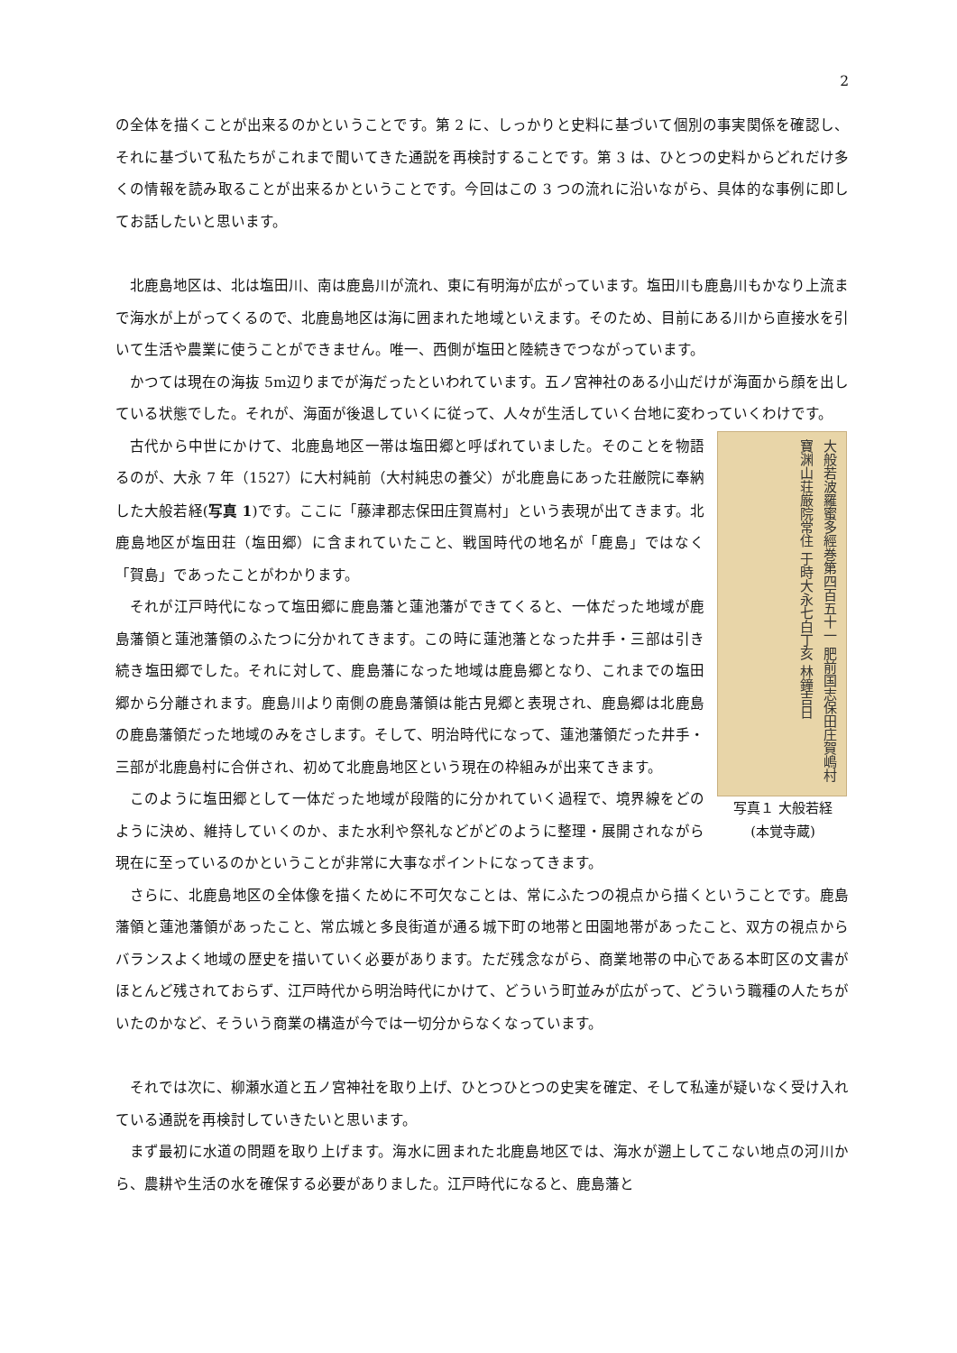2
の全体を描くことが出来るのかということです。第 2 に、しっかりと史料に基づいて個別の事実関係を確認し、それに基づいて私たちがこれまで聞いてきた通説を再検討することです。第 3 は、ひとつの史料からどれだけ多くの情報を読み取ることが出来るかということです。今回はこの 3 つの流れに沿いながら、具体的な事例に即してお話したいと思います。
北鹿島地区は、北は塩田川、南は鹿島川が流れ、東に有明海が広がっています。塩田川も鹿島川もかなり上流まで海水が上がってくるので、北鹿島地区は海に囲まれた地域といえます。そのため、目前にある川から直接水を引いて生活や農業に使うことができません。唯一、西側が塩田と陸続きでつながっています。
かつては現在の海抜 5m辺りまでが海だったといわれています。五ノ宮神社のある小山だけが海面から顔を出している状態でした。それが、海面が後退していくに従って、人々が生活していく台地に変わっていくわけです。
大般若波羅蜜多經巻第四百五十一 肥前国志保田庄賀嶋村寶渊山荘厳院常住 于時大永七白丁亥 林鐘吉日
写真１ 大般若経
(本覚寺蔵)
古代から中世にかけて、北鹿島地区一帯は塩田郷と呼ばれていました。そのことを物語るのが、大永 7 年（1527）に大村純前（大村純忠の養父）が北鹿島にあった荘厳院に奉納した大般若経(写真 1)です。ここに「藤津郡志保田庄賀嶌村」という表現が出てきます。北鹿島地区が塩田荘（塩田郷）に含まれていたこと、戦国時代の地名が「鹿島」ではなく「賀島」であったことがわかります。
それが江戸時代になって塩田郷に鹿島藩と蓮池藩ができてくると、一体だった地域が鹿島藩領と蓮池藩領のふたつに分かれてきます。この時に蓮池藩となった井手・三部は引き続き塩田郷でした。それに対して、鹿島藩になった地域は鹿島郷となり、これまでの塩田郷から分離されます。鹿島川より南側の鹿島藩領は能古見郷と表現され、鹿島郷は北鹿島の鹿島藩領だった地域のみをさします。そして、明治時代になって、蓮池藩領だった井手・三部が北鹿島村に合併され、初めて北鹿島地区という現在の枠組みが出来てきます。
このように塩田郷として一体だった地域が段階的に分かれていく過程で、境界線をどのように決め、維持していくのか、また水利や祭礼などがどのように整理・展開されながら現在に至っているのかということが非常に大事なポイントになってきます。
さらに、北鹿島地区の全体像を描くために不可欠なことは、常にふたつの視点から描くということです。鹿島藩領と蓮池藩領があったこと、常広城と多良街道が通る城下町の地帯と田園地帯があったこと、双方の視点からバランスよく地域の歴史を描いていく必要があります。ただ残念ながら、商業地帯の中心である本町区の文書がほとんど残されておらず、江戸時代から明治時代にかけて、どういう町並みが広がって、どういう職種の人たちがいたのかなど、そういう商業の構造が今では一切分からなくなっています。
それでは次に、柳瀬水道と五ノ宮神社を取り上げ、ひとつひとつの史実を確定、そして私達が疑いなく受け入れている通説を再検討していきたいと思います。
まず最初に水道の問題を取り上げます。海水に囲まれた北鹿島地区では、海水が遡上してこない地点の河川から、農耕や生活の水を確保する必要がありました。江戸時代になると、鹿島藩と